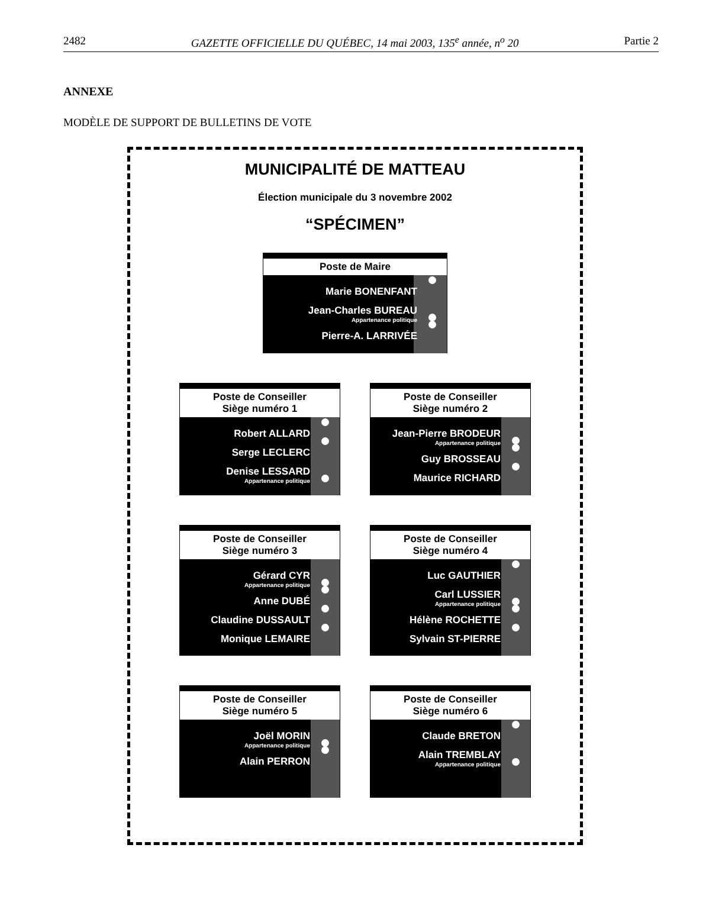2482 GAZETTE OFFICIELLE DU QUÉBEC, 14 mai 2003, 135<sup>e</sup> année, n<sup>o</sup> 20 Partie 2
ANNEXE
MODÈLE DE SUPPORT DE BULLETINS DE VOTE
MUNICIPALITÉ DE MATTEAU
Élection municipale du 3 novembre 2002
“SPÉCIMEN”
Poste de Maire
Marie BONENFANT
Jean-Charles BUREAU
Appartenance politique
Pierre-A. LARRIVÉE
Poste de Conseiller
Siège numéro 1
Robert ALLARD
Serge LECLERC
Denise LESSARD
Appartenance politique
Poste de Conseiller
Siège numéro 2
Jean-Pierre BRODEUR
Appartenance politique
Guy BROSSEAU
Maurice RICHARD
Poste de Conseiller
Siège numéro 3
Gérard CYR
Appartenance politique
Anne DUBÉ
Claudine DUSSAULT
Monique LEMAIRE
Poste de Conseiller
Siège numéro 4
Luc GAUTHIER
Carl LUSSIER
Appartenance politique
Hélène ROCHETTE
Sylvain ST-PIERRE
Poste de Conseiller
Siège numéro 5
Joël MORIN
Appartenance politique
Alain PERRON
Poste de Conseiller
Siège numéro 6
Claude BRETON
Alain TREMBLAY
Appartenance politique